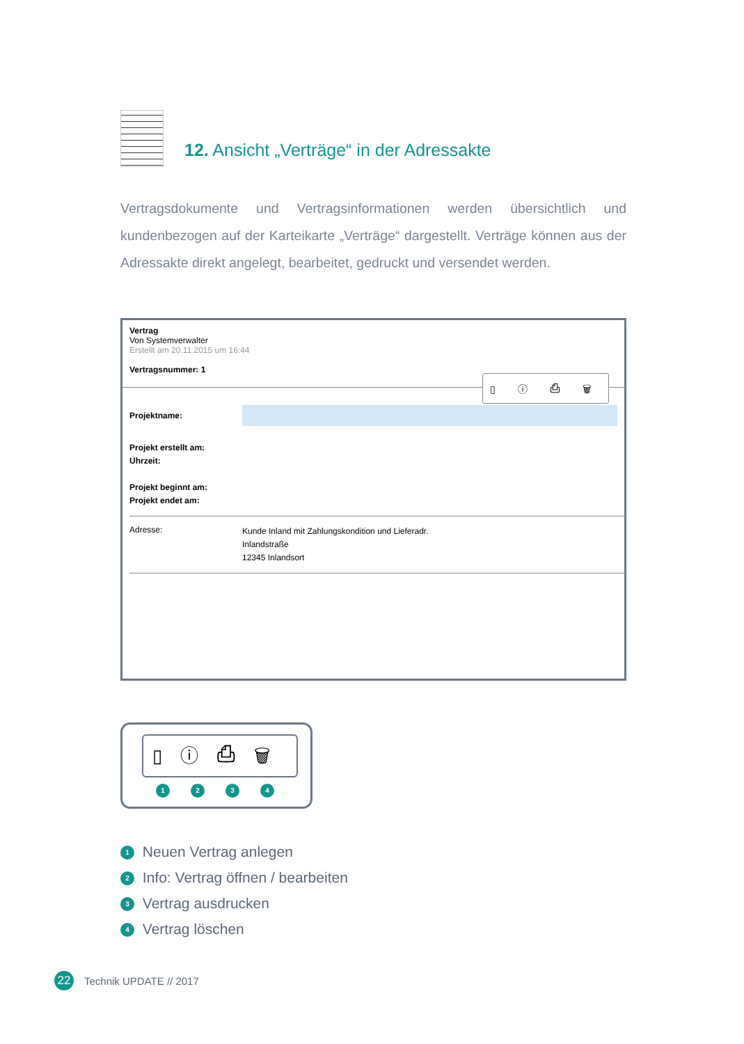12. Ansicht „Verträge“ in der Adressakte
Vertragsdokumente und Vertragsinformationen werden übersichtlich und kundenbezogen auf der Karteikarte „Verträge“ dargestellt. Verträge können aus der Adressakte direkt angelegt, bearbeitet, gedruckt und versendet werden.
Vertrag
Von Systemverwalter
Erstellt am 20.11.2015 um 16:44
Vertragsnummer: 1
▯ ⓘ ⎙ 🗑
Projektname:
Projekt erstellt am:
Uhrzeit:
Projekt beginnt am:
Projekt endet am:
Adresse:
Kunde Inland mit Zahlungskondition und Lieferadr.
Inlandstraße
12345 Inlandsort
▯ⓘ⎙🗑
1234
1 Neuen Vertrag anlegen
2 Info: Vertrag öffnen / bearbeiten
3 Vertrag ausdrucken
4 Vertrag löschen
22 Technik UPDATE // 2017